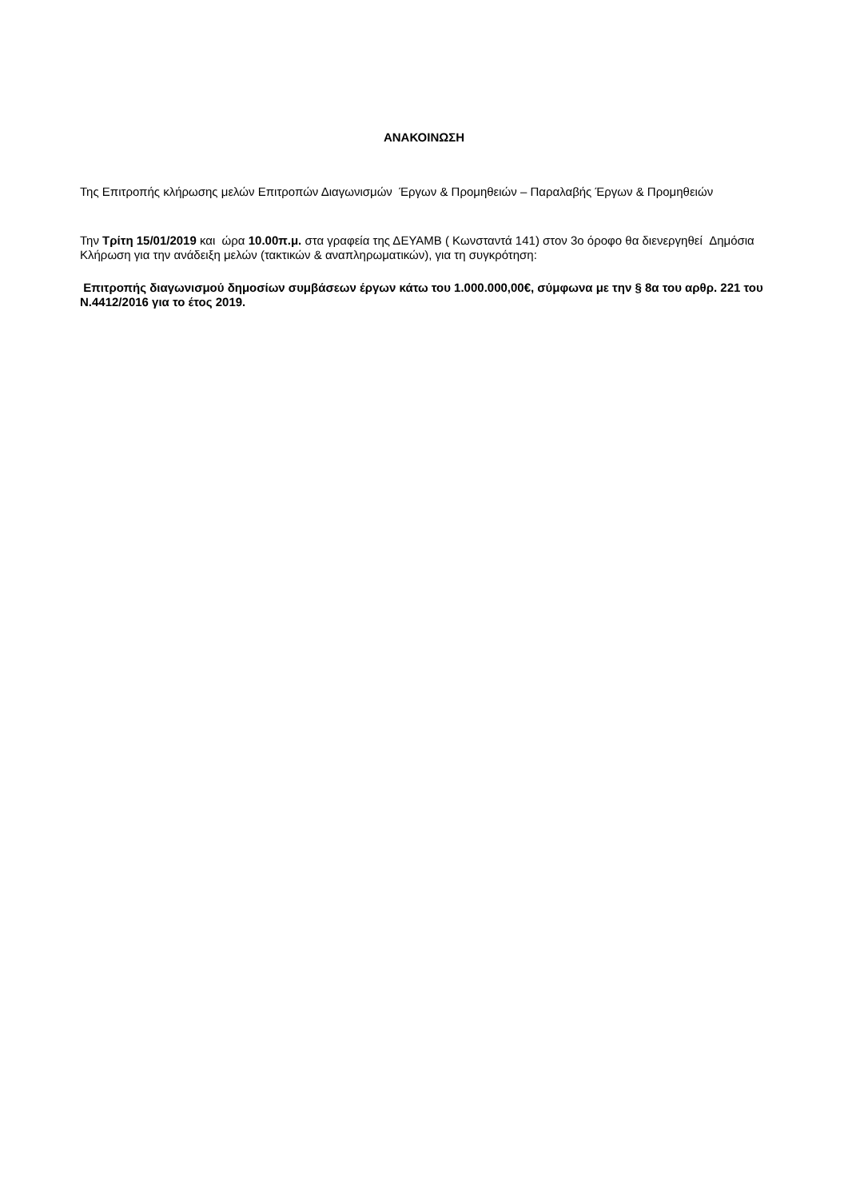ΑΝΑΚΟΙΝΩΣΗ
Της Επιτροπής κλήρωσης μελών Επιτροπών Διαγωνισμών Έργων & Προμηθειών – Παραλαβής Έργων & Προμηθειών
Την Τρίτη 15/01/2019 και ώρα 10.00π.μ. στα γραφεία της ΔΕΥΑΜΒ ( Κωνσταντά 141) στον 3ο όροφο θα διενεργηθεί Δημόσια Κλήρωση για την ανάδειξη μελών (τακτικών & αναπληρωματικών), για τη συγκρότηση:
Επιτροπής διαγωνισμού δημοσίων συμβάσεων έργων κάτω του 1.000.000,00€, σύμφωνα με την § 8α του αρθρ. 221 του Ν.4412/2016 για το έτος 2019.